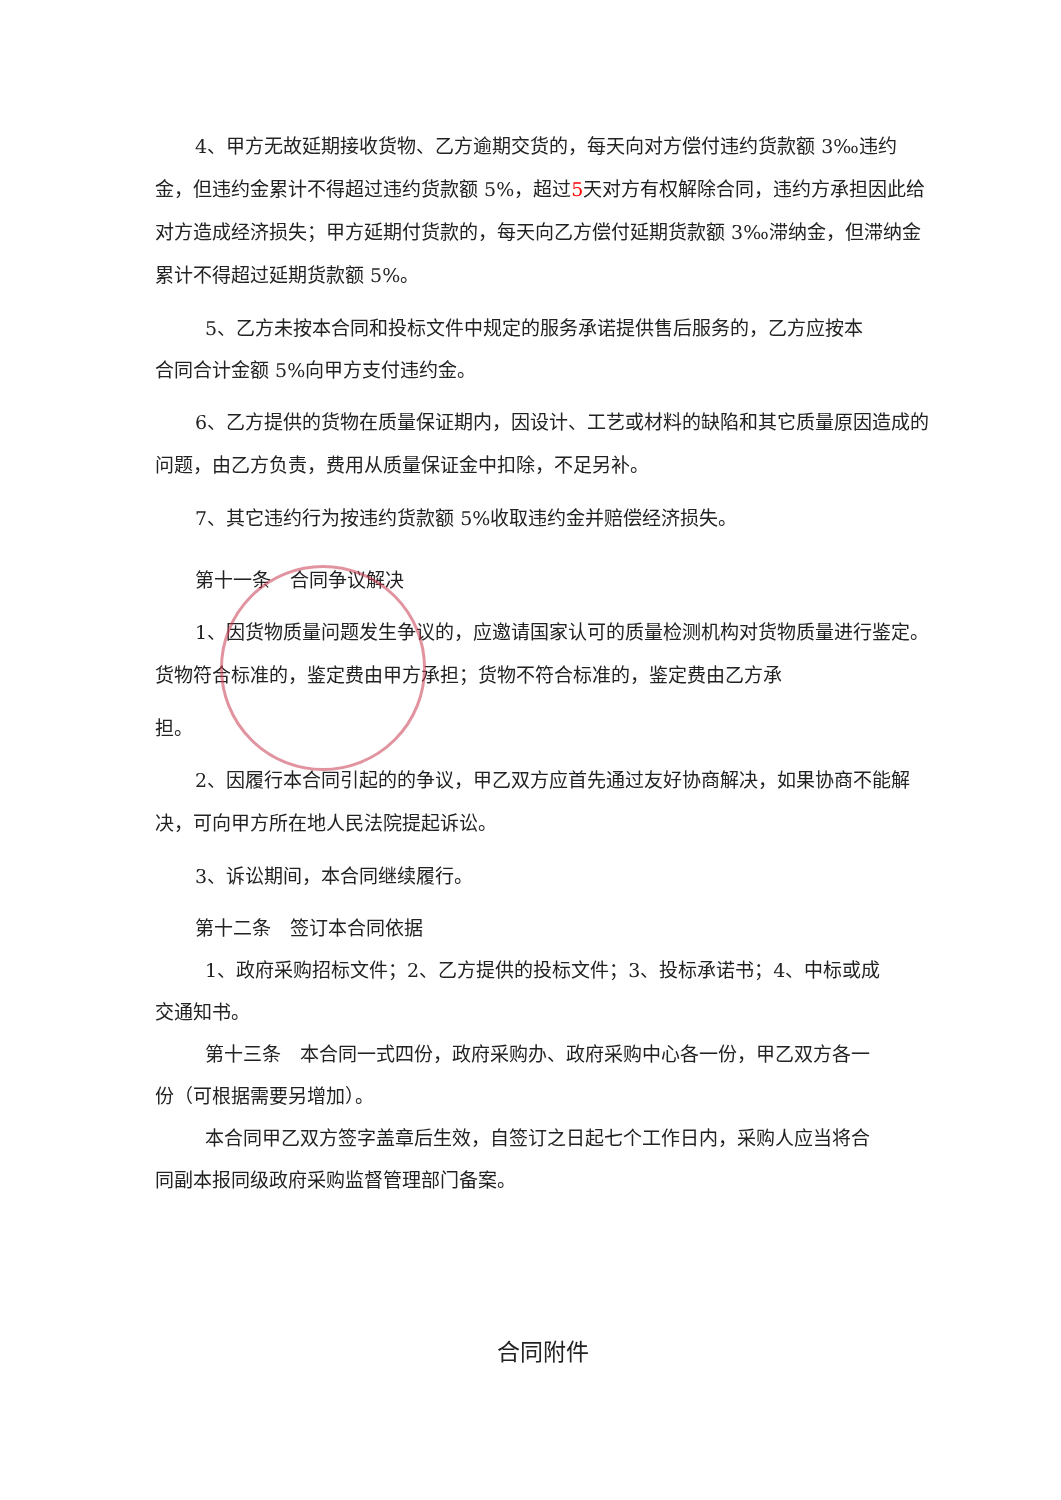4、甲方无故延期接收货物、乙方逾期交货的，每天向对方偿付违约货款额 3‰违约金，但违约金累计不得超过违约货款额 5%，超过5天对方有权解除合同，违约方承担因此给对方造成经济损失；甲方延期付货款的，每天向乙方偿付延期货款额 3‰滞纳金，但滞纳金累计不得超过延期货款额 5%。
5、乙方未按本合同和投标文件中规定的服务承诺提供售后服务的，乙方应按本
合同合计金额 5%向甲方支付违约金。
6、乙方提供的货物在质量保证期内，因设计、工艺或材料的缺陷和其它质量原因造成的问题，由乙方负责，费用从质量保证金中扣除，不足另补。
7、其它违约行为按违约货款额 5%收取违约金并赔偿经济损失。
第十一条　合同争议解决
1、因货物质量问题发生争议的，应邀请国家认可的质量检测机构对货物质量进行鉴定。货物符合标准的，鉴定费由甲方承担；货物不符合标准的，鉴定费由乙方承
担。
2、因履行本合同引起的的争议，甲乙双方应首先通过友好协商解决，如果协商不能解决，可向甲方所在地人民法院提起诉讼。
3、诉讼期间，本合同继续履行。
第十二条　签订本合同依据
1、政府采购招标文件；2、乙方提供的投标文件；3、投标承诺书；4、中标或成
交通知书。
第十三条　本合同一式四份，政府采购办、政府采购中心各一份，甲乙双方各一
份（可根据需要另增加）。
本合同甲乙双方签字盖章后生效，自签订之日起七个工作日内，采购人应当将合
同副本报同级政府采购监督管理部门备案。
合同附件